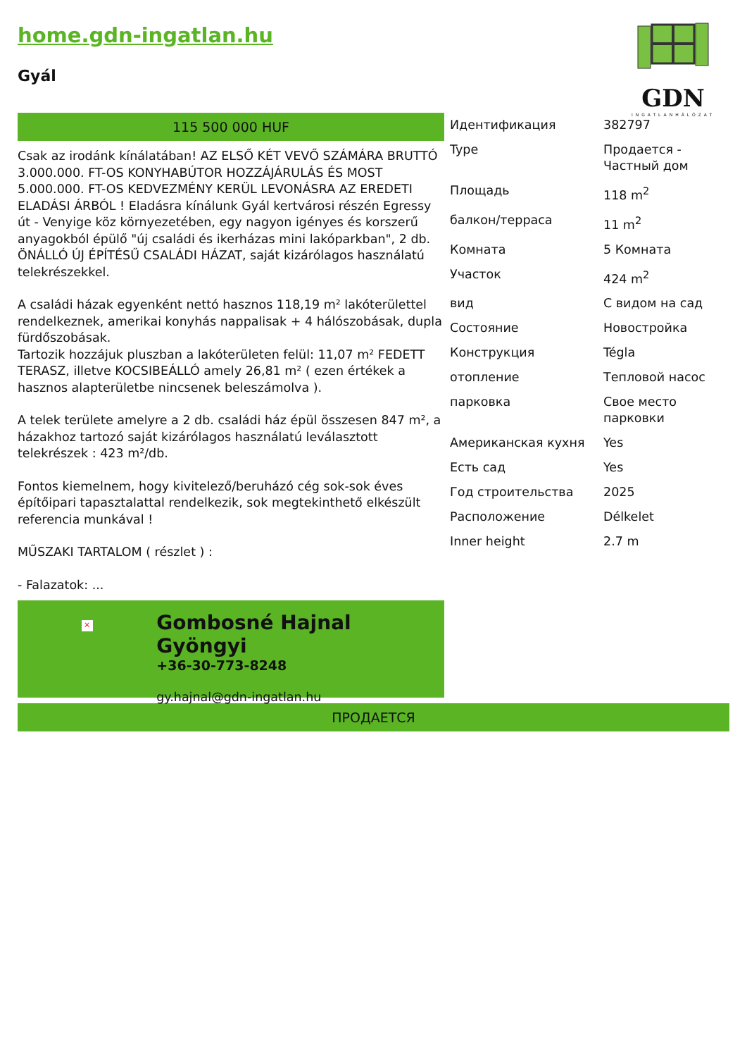home.gdn-ingatlan.hu
Gyál
GDN
INGATLANHÁLÓZAT
115 500 000 HUF
Csak az irodánk kínálatában! AZ ELSŐ KÉT VEVŐ SZÁMÁRA BRUTTÓ 3.000.000. FT-OS KONYHABÚTOR HOZZÁJÁRULÁS ÉS MOST 5.000.000. FT-OS KEDVEZMÉNY KERÜL LEVONÁSRA AZ EREDETI ELADÁSI ÁRBÓL ! Eladásra kínálunk Gyál kertvárosi részén Egressy út - Venyige köz környezetében, egy nagyon igényes és korszerű anyagokból épülő "új családi és ikerházas mini lakóparkban", 2 db. ÖNÁLLÓ ÚJ ÉPÍTÉSŰ CSALÁDI HÁZAT, saját kizárólagos használatú telekrészekkel.
A családi házak egyenként nettó hasznos 118,19 m² lakóterülettel rendelkeznek, amerikai konyhás nappalisak + 4 hálószobásak, dupla fürdőszobásak.
Tartozik hozzájuk pluszban a lakóterületen felül: 11,07 m² FEDETT TERASZ, illetve KOCSIBEÁLLÓ amely 26,81 m² ( ezen értékek a hasznos alapterületbe nincsenek beleszámolva ).
A telek területe amelyre a 2 db. családi ház épül összesen 847 m², a házakhoz tartozó saját kizárólagos használatú leválasztott telekrészek : 423 m²/db.
Fontos kiemelnem, hogy kivitelező/beruházó cég sok-sok éves építőipari tapasztalattal rendelkezik, sok megtekinthető elkészült referencia munkával !
MŰSZAKI TARTALOM ( részlet ) :
- Falazatok: ...
×
Gombosné Hajnal Gyöngyi
+36-30-773-8248
gy.hajnal@gdn-ingatlan.hu
| Идентификация | 382797 |
| Type | Продается - Частный дом |
| Площадь | 118 m<sup>2</sup> |
| балкон/терраса | 11 m<sup>2</sup> |
| Комната | 5 Комната |
| Участок | 424 m<sup>2</sup> |
| вид | С видом на сад |
| Состояние | Новостройка |
| Конструкция | Tégla |
| отопление | Тепловой насос |
| парковка | Свое место парковки |
| Американская кухня | Yes |
| Есть сад | Yes |
| Год строительства | 2025 |
| Расположение | Délkelet |
| Inner height | 2.7 m |
ПРОДАЕТСЯ